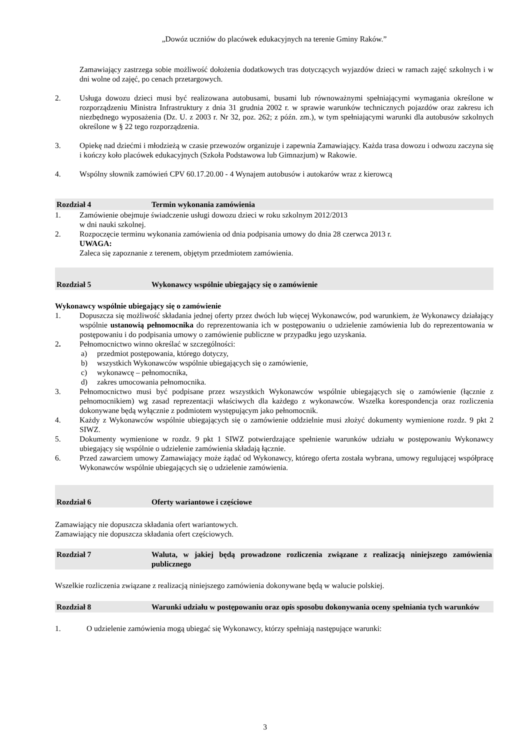„Dowóz uczniów do placówek edukacyjnych na terenie Gminy Raków.”
Zamawiający zastrzega sobie możliwość dołożenia dodatkowych tras dotyczących wyjazdów dzieci w ramach zajęć szkolnych i w dni wolne od zajęć, po cenach przetargowych.
2. Usługa dowozu dzieci musi być realizowana autobusami, busami lub równoważnymi spełniającymi wymagania określone w rozporządzeniu Ministra Infrastruktury z dnia 31 grudnia 2002 r. w sprawie warunków technicznych pojazdów oraz zakresu ich niezbędnego wyposażenia (Dz. U. z 2003 r. Nr 32, poz. 262; z późn. zm.), w tym spełniającymi warunki dla autobusów szkolnych określone w § 22 tego rozporządzenia.
3. Opiekę nad dziećmi i młodzieżą w czasie przewozów organizuje i zapewnia Zamawiający. Każda trasa dowozu i odwozu zaczyna się i kończy koło placówek edukacyjnych (Szkoła Podstawowa lub Gimnazjum) w Rakowie.
4. Wspólny słownik zamówień CPV 60.17.20.00 - 4 Wynajem autobusów i autokarów wraz z kierowcą
Rozdział 4 Termin wykonania zamówienia
1. Zamówienie obejmuje świadczenie usługi dowozu dzieci w roku szkolnym 2012/2013
w dni nauki szkolnej.
2. Rozpoczęcie terminu wykonania zamówienia od dnia podpisania umowy do dnia 28 czerwca 2013 r.
UWAGA:
Zaleca się zapoznanie z terenem, objętym przedmiotem zamówienia.
Rozdział 5 Wykonawcy wspólnie ubiegający się o zamówienie
Wykonawcy wspólnie ubiegający się o zamówienie
1. Dopuszcza się możliwość składania jednej oferty przez dwóch lub więcej Wykonawców, pod warunkiem, że Wykonawcy działający wspólnie ustanowią pełnomocnika do reprezentowania ich w postępowaniu o udzielenie zamówienia lub do reprezentowania w postępowaniu i do podpisania umowy o zamówienie publiczne w przypadku jego uzyskania.
2. Pełnomocnictwo winno określać w szczególności:
a) przedmiot postępowania, którego dotyczy,
b) wszystkich Wykonawców wspólnie ubiegających się o zamówienie,
c) wykonawcę – pełnomocnika,
d) zakres umocowania pełnomocnika.
3. Pełnomocnictwo musi być podpisane przez wszystkich Wykonawców wspólnie ubiegających się o zamówienie (łącznie z pełnomocnikiem) wg zasad reprezentacji właściwych dla każdego z wykonawców. Wszelka korespondencja oraz rozliczenia dokonywane będą wyłącznie z podmiotem występującym jako pełnomocnik.
4. Każdy z Wykonawców wspólnie ubiegających się o zamówienie oddzielnie musi złożyć dokumenty wymienione rozdz. 9 pkt 2 SIWZ.
5. Dokumenty wymienione w rozdz. 9 pkt 1 SIWZ potwierdzające spełnienie warunków udziału w postępowaniu Wykonawcy ubiegający się wspólnie o udzielenie zamówienia składają łącznie.
6. Przed zawarciem umowy Zamawiający może żądać od Wykonawcy, którego oferta została wybrana, umowy regulującej współpracę Wykonawców wspólnie ubiegających się o udzielenie zamówienia.
Rozdział 6 Oferty wariantowe i częściowe
Zamawiający nie dopuszcza składania ofert wariantowych.
Zamawiający nie dopuszcza składania ofert częściowych.
Rozdział 7 Waluta, w jakiej będą prowadzone rozliczenia związane z realizacją niniejszego zamówienia publicznego
Wszelkie rozliczenia związane z realizacją niniejszego zamówienia dokonywane będą w walucie polskiej.
Rozdział 8 Warunki udziału w postępowaniu oraz opis sposobu dokonywania oceny spełniania tych warunków
1. O udzielenie zamówienia mogą ubiegać się Wykonawcy, którzy spełniają następujące warunki:
3